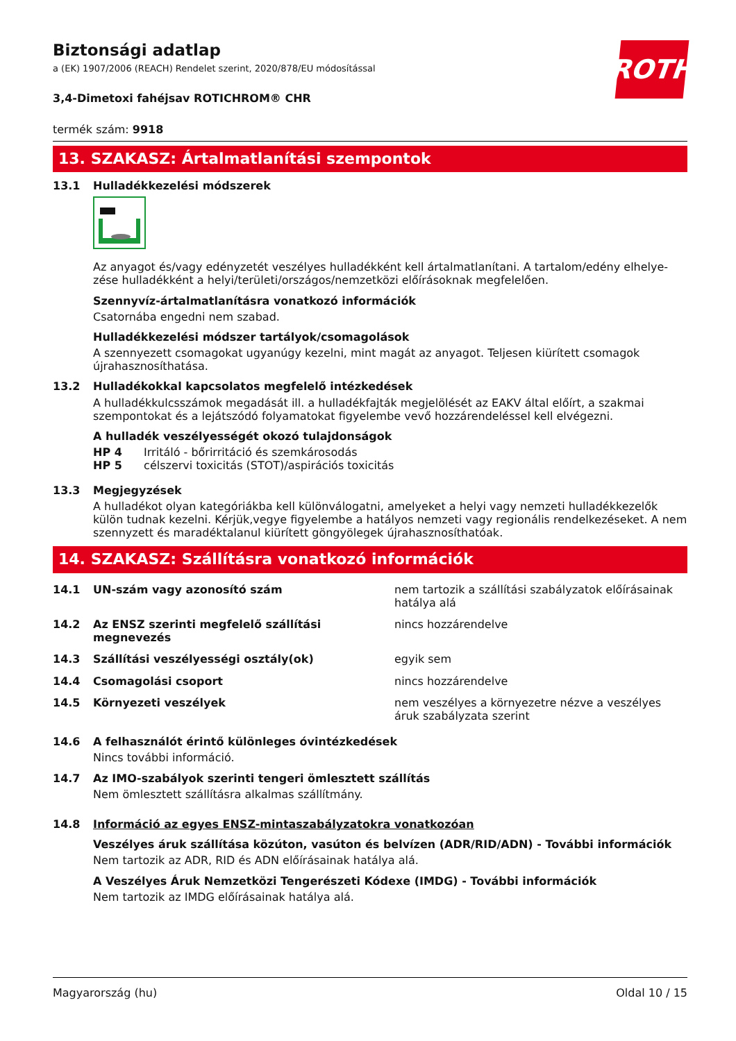ROTH
Biztonsági adatlap
a (EK) 1907/2006 (REACH) Rendelet szerint, 2020/878/EU módosítással
3,4-Dimetoxi fahéjsav ROTICHROM® CHR
termék szám: 9918
13. SZAKASZ: Ártalmatlanítási szempontok
13.1 Hulladékkezelési módszerek
Az anyagot és/vagy edényzetét veszélyes hulladékként kell ártalmatlanítani. A tartalom/edény elhelye-zése hulladékként a helyi/területi/országos/nemzetközi előírásoknak megfelelően.
Szennyvíz-ártalmatlanításra vonatkozó információk
Csatornába engedni nem szabad.
Hulladékkezelési módszer tartályok/csomagolások
A szennyezett csomagokat ugyanúgy kezelni, mint magát az anyagot. Teljesen kiürített csomagok újrahasznosíthatása.
13.2 Hulladékokkal kapcsolatos megfelelő intézkedések
A hulladékkulcsszámok megadását ill. a hulladékfajták megjelölését az EAKV által előírt, a szakmai szempontokat és a lejátszódó folyamatokat figyelembe vevő hozzárendeléssel kell elvégezni.
A hulladék veszélyességét okozó tulajdonságok
HP 4 Irritáló - bőrirritáció és szemkárosodás
HP 5 célszervi toxicitás (STOT)/aspirációs toxicitás
13.3 Megjegyzések
A hulladékot olyan kategóriákba kell különválogatni, amelyeket a helyi vagy nemzeti hulladékkezelők külön tudnak kezelni. Kérjük,vegye figyelembe a hatályos nemzeti vagy regionális rendelkezéseket. A nem szennyzett és maradéktalanul kiürített göngyölegek újrahasznosíthatóak.
14. SZAKASZ: Szállításra vonatkozó információk
| 14.1 | UN-szám vagy azonosító szám | nem tartozik a szállítási szabályzatok előírásainak hatálya alá |
| 14.2 | Az ENSZ szerinti megfelelő szállítási megnevezés | nincs hozzárendelve |
| 14.3 | Szállítási veszélyességi osztály(ok) | egyik sem |
| 14.4 | Csomagolási csoport | nincs hozzárendelve |
| 14.5 | Környezeti veszélyek | nem veszélyes a környezetre nézve a veszélyes áruk szabályzata szerint |
14.6 A felhasználót érintő különleges óvintézkedések
Nincs további információ.
14.7 Az IMO-szabályok szerinti tengeri ömlesztett szállítás
Nem ömlesztett szállításra alkalmas szállítmány.
14.8 Információ az egyes ENSZ-mintaszabályzatokra vonatkozóan
Veszélyes áruk szállítása közúton, vasúton és belvízen (ADR/RID/ADN) - További információk
Nem tartozik az ADR, RID és ADN előírásainak hatálya alá.
A Veszélyes Áruk Nemzetközi Tengerészeti Kódexe (IMDG) - További információk
Nem tartozik az IMDG előírásainak hatálya alá.
Magyarország (hu) Oldal 10 / 15